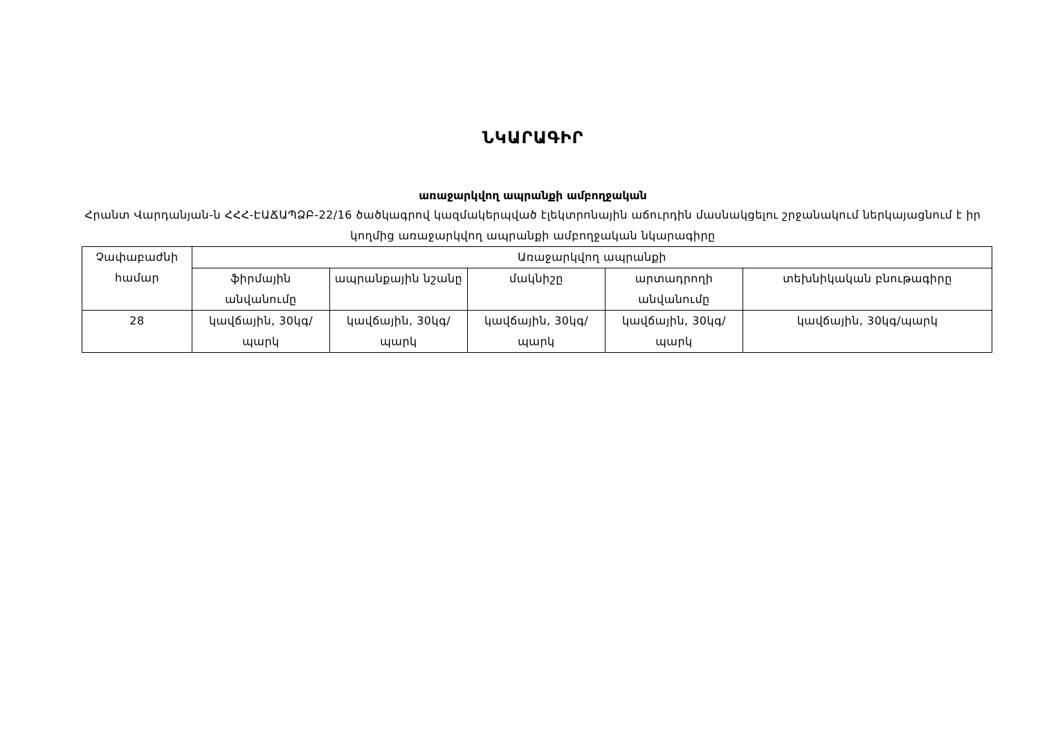ՆԿԱՐԱԳԻՐ
առաջարկվող ապրանքի ամբողջական
Հրանտ Վարդանյան-ն ՀՀՀ-ԷԱՃԱՊՁԲ-22/16 ծածկագրով կազմակերպված էլեկտրոնային աճուրդին մասնակցելու շրջանակում ներկայացնում է իր կողմից առաջարկվող ապրանքի ամբողջական նկարագիրը
| Չափաբաժնի համար | Առաջարկվող ապրանքի | | | | |
| --- | --- | --- | --- | --- | --- |
| | ֆիրմային անվանումը | ապրանքային նշանը | մակնիշը | արտադրողի անվանումը | տեխնիկական բնութագիրը |
| 28 | կավճային, 30կգ/պարկ | կավճային, 30կգ/պարկ | կավճային, 30կգ/պարկ | կավճային, 30կգ/պարկ | կավճային, 30կգ/պարկ |